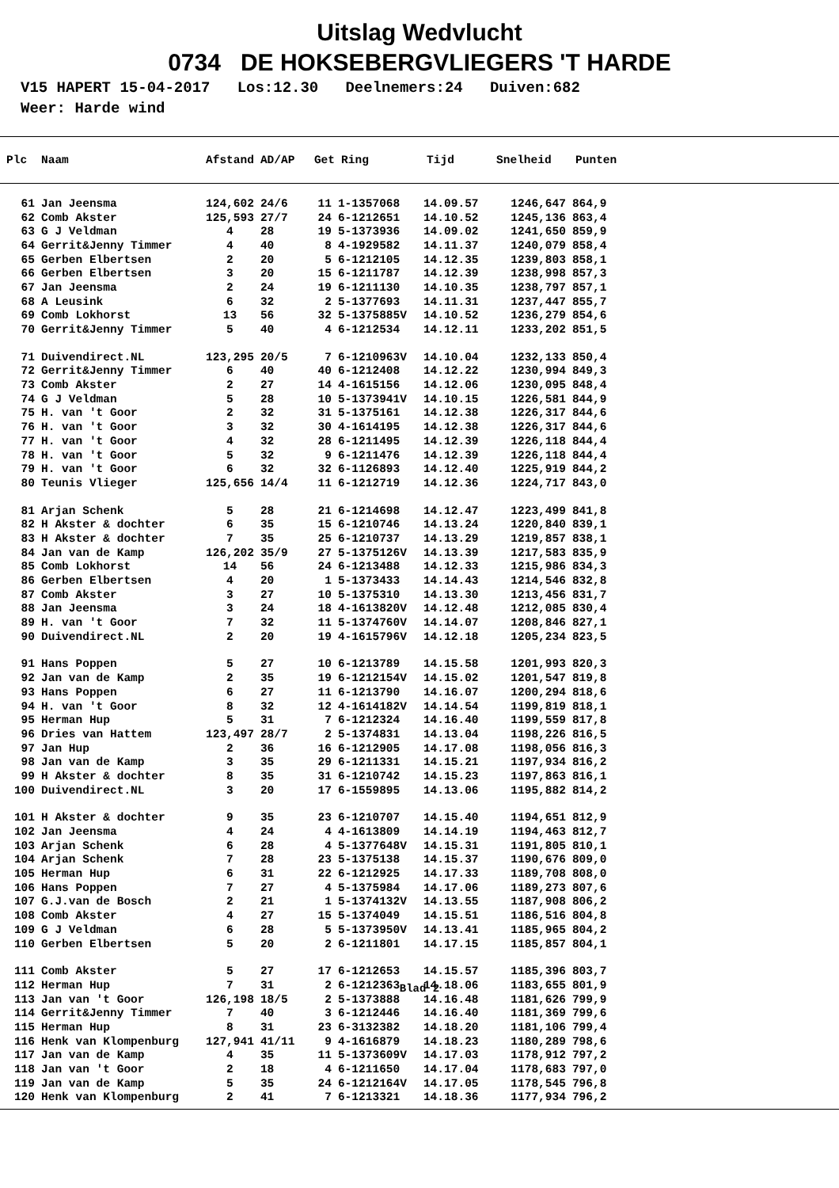Uitslag Wedvlucht
0734 DE HOKSEBERGVLIEGERS 'T HARDE
V15 HAPERT 15-04-2017 Los:12.30 Deelnemers:24 Duiven:682 Weer: Harde wind
| Plc | Naam | Afstand | AD/AP | Get | Ring | Tijd | Snelheid | Punten |
| --- | --- | --- | --- | --- | --- | --- | --- | --- |
| 61 | Jan Jeensma | 124,602 | 24/6 | 11 | 1-1357068 | 14.09.57 | 1246,647 | 864,9 |
| 62 | Comb Akster | 125,593 | 27/7 | 24 | 6-1212651 | 14.10.52 | 1245,136 | 863,4 |
| 63 | G J Veldman | 4 | 28 | 19 | 5-1373936 | 14.09.02 | 1241,650 | 859,9 |
| 64 | Gerrit&Jenny Timmer | 4 | 40 | 8 | 4-1929582 | 14.11.37 | 1240,079 | 858,4 |
| 65 | Gerben Elbertsen | 2 | 20 | 5 | 6-1212105 | 14.12.35 | 1239,803 | 858,1 |
| 66 | Gerben Elbertsen | 3 | 20 | 15 | 6-1211787 | 14.12.39 | 1238,998 | 857,3 |
| 67 | Jan Jeensma | 2 | 24 | 19 | 6-1211130 | 14.10.35 | 1238,797 | 857,1 |
| 68 | A Leusink | 6 | 32 | 2 | 5-1377693 | 14.11.31 | 1237,447 | 855,7 |
| 69 | Comb Lokhorst | 13 | 56 | 32 | 5-1375885V | 14.10.52 | 1236,279 | 854,6 |
| 70 | Gerrit&Jenny Timmer | 5 | 40 | 4 | 6-1212534 | 14.12.11 | 1233,202 | 851,5 |
| 71 | Duivendirect.NL | 123,295 | 20/5 | 7 | 6-1210963V | 14.10.04 | 1232,133 | 850,4 |
| 72 | Gerrit&Jenny Timmer | 6 | 40 | 40 | 6-1212408 | 14.12.22 | 1230,994 | 849,3 |
| 73 | Comb Akster | 2 | 27 | 14 | 4-1615156 | 14.12.06 | 1230,095 | 848,4 |
| 74 | G J Veldman | 5 | 28 | 10 | 5-1373941V | 14.10.15 | 1226,581 | 844,9 |
| 75 | H. van 't Goor | 2 | 32 | 31 | 5-1375161 | 14.12.38 | 1226,317 | 844,6 |
| 76 | H. van 't Goor | 3 | 32 | 30 | 4-1614195 | 14.12.38 | 1226,317 | 844,6 |
| 77 | H. van 't Goor | 4 | 32 | 28 | 6-1211495 | 14.12.39 | 1226,118 | 844,4 |
| 78 | H. van 't Goor | 5 | 32 | 9 | 6-1211476 | 14.12.39 | 1226,118 | 844,4 |
| 79 | H. van 't Goor | 6 | 32 | 32 | 6-1126893 | 14.12.40 | 1225,919 | 844,2 |
| 80 | Teunis Vlieger | 125,656 | 14/4 | 11 | 6-1212719 | 14.12.36 | 1224,717 | 843,0 |
| 81 | Arjan Schenk | 5 | 28 | 21 | 6-1214698 | 14.12.47 | 1223,499 | 841,8 |
| 82 | H Akster & dochter | 6 | 35 | 15 | 6-1210746 | 14.13.24 | 1220,840 | 839,1 |
| 83 | H Akster & dochter | 7 | 35 | 25 | 6-1210737 | 14.13.29 | 1219,857 | 838,1 |
| 84 | Jan van de Kamp | 126,202 | 35/9 | 27 | 5-1375126V | 14.13.39 | 1217,583 | 835,9 |
| 85 | Comb Lokhorst | 14 | 56 | 24 | 6-1213488 | 14.12.33 | 1215,986 | 834,3 |
| 86 | Gerben Elbertsen | 4 | 20 | 1 | 5-1373433 | 14.14.43 | 1214,546 | 832,8 |
| 87 | Comb Akster | 3 | 27 | 10 | 5-1375310 | 14.13.30 | 1213,456 | 831,7 |
| 88 | Jan Jeensma | 3 | 24 | 18 | 4-1613820V | 14.12.48 | 1212,085 | 830,4 |
| 89 | H. van 't Goor | 7 | 32 | 11 | 5-1374760V | 14.14.07 | 1208,846 | 827,1 |
| 90 | Duivendirect.NL | 2 | 20 | 19 | 4-1615796V | 14.12.18 | 1205,234 | 823,5 |
| 91 | Hans Poppen | 5 | 27 | 10 | 6-1213789 | 14.15.58 | 1201,993 | 820,3 |
| 92 | Jan van de Kamp | 2 | 35 | 19 | 6-1212154V | 14.15.02 | 1201,547 | 819,8 |
| 93 | Hans Poppen | 6 | 27 | 11 | 6-1213790 | 14.16.07 | 1200,294 | 818,6 |
| 94 | H. van 't Goor | 8 | 32 | 12 | 4-1614182V | 14.14.54 | 1199,819 | 818,1 |
| 95 | Herman Hup | 5 | 31 | 7 | 6-1212324 | 14.16.40 | 1199,559 | 817,8 |
| 96 | Dries van Hattem | 123,497 | 28/7 | 2 | 5-1374831 | 14.13.04 | 1198,226 | 816,5 |
| 97 | Jan Hup | 2 | 36 | 16 | 6-1212905 | 14.17.08 | 1198,056 | 816,3 |
| 98 | Jan van de Kamp | 3 | 35 | 29 | 6-1211331 | 14.15.21 | 1197,934 | 816,2 |
| 99 | H Akster & dochter | 8 | 35 | 31 | 6-1210742 | 14.15.23 | 1197,863 | 816,1 |
| 100 | Duivendirect.NL | 3 | 20 | 17 | 6-1559895 | 14.13.06 | 1195,882 | 814,2 |
| 101 | H Akster & dochter | 9 | 35 | 23 | 6-1210707 | 14.15.40 | 1194,651 | 812,9 |
| 102 | Jan Jeensma | 4 | 24 | 4 | 4-1613809 | 14.14.19 | 1194,463 | 812,7 |
| 103 | Arjan Schenk | 6 | 28 | 4 | 5-1377648V | 14.15.31 | 1191,805 | 810,1 |
| 104 | Arjan Schenk | 7 | 28 | 23 | 5-1375138 | 14.15.37 | 1190,676 | 809,0 |
| 105 | Herman Hup | 6 | 31 | 22 | 6-1212925 | 14.17.33 | 1189,708 | 808,0 |
| 106 | Hans Poppen | 7 | 27 | 4 | 5-1375984 | 14.17.06 | 1189,273 | 807,6 |
| 107 | G.J.van de Bosch | 2 | 21 | 1 | 5-1374132V | 14.13.55 | 1187,908 | 806,2 |
| 108 | Comb Akster | 4 | 27 | 15 | 5-1374049 | 14.15.51 | 1186,516 | 804,8 |
| 109 | G J Veldman | 6 | 28 | 5 | 5-1373950V | 14.13.41 | 1185,965 | 804,2 |
| 110 | Gerben Elbertsen | 5 | 20 | 2 | 6-1211801 | 14.17.15 | 1185,857 | 804,1 |
| 111 | Comb Akster | 5 | 27 | 17 | 6-1212653 | 14.15.57 | 1185,396 | 803,7 |
| 112 | Herman Hup | 7 | 31 | 2 | 6-1212363 | 14.18.06 | 1183,655 | 801,9 |
| 113 | Jan van 't Goor | 126,198 | 18/5 | 2 | 5-1373888 | 14.16.48 | 1181,626 | 799,9 |
| 114 | Gerrit&Jenny Timmer | 7 | 40 | 3 | 6-1212446 | 14.16.40 | 1181,369 | 799,6 |
| 115 | Herman Hup | 8 | 31 | 23 | 6-3132382 | 14.18.20 | 1181,106 | 799,4 |
| 116 | Henk van Klompenburg | 127,941 | 41/11 | 9 | 4-1616879 | 14.18.23 | 1180,289 | 798,6 |
| 117 | Jan van de Kamp | 4 | 35 | 11 | 5-1373609V | 14.17.03 | 1178,912 | 797,2 |
| 118 | Jan van 't Goor | 2 | 18 | 4 | 6-1211650 | 14.17.04 | 1178,683 | 797,0 |
| 119 | Jan van de Kamp | 5 | 35 | 24 | 6-1212164V | 14.17.05 | 1178,545 | 796,8 |
| 120 | Henk van Klompenburg | 2 | 41 | 7 | 6-1213321 | 14.18.36 | 1177,934 | 796,2 |
Blad 2